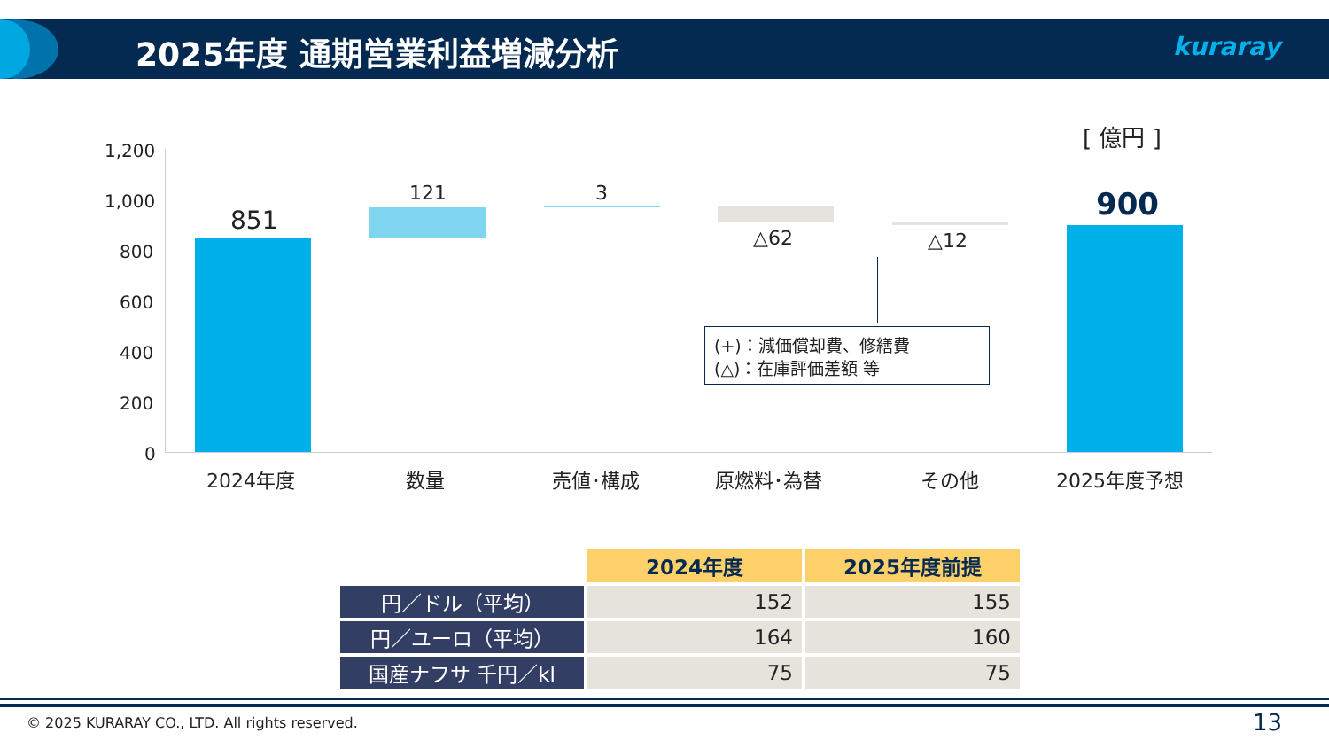2025年度 通期営業利益増減分析 kuraray
[ 億円 ]
1,200
1,000
800
600
400
200
0
851
121 3
△62 △12
900
(+)：減価償却費、修繕費
(△)：在庫評価差額 等
2024年度 数量 売値･構成 原燃料･為替 その他 2025年度予想
| | 2024年度 | 2025年度前提 |
| 円／ドル（平均） | 152 | 155 |
| 円／ユーロ（平均） | 164 | 160 |
| 国産ナフサ 千円／kl | 75 | 75 |
© 2025 KURARAY CO., LTD. All rights reserved. 13